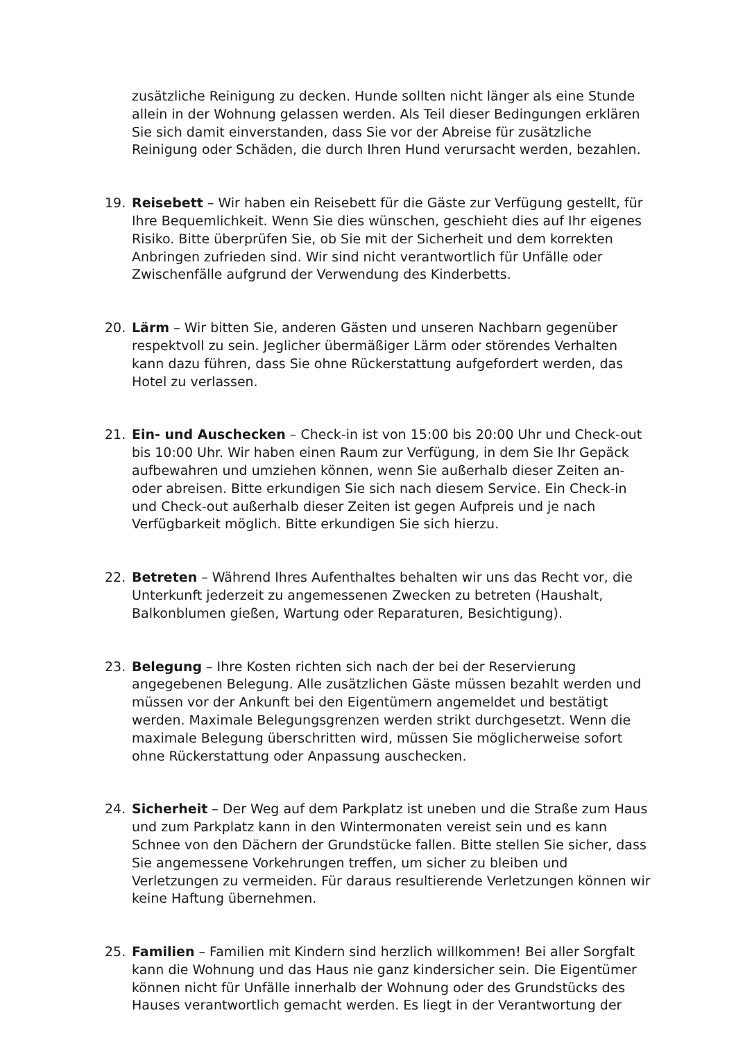zusätzliche Reinigung zu decken. Hunde sollten nicht länger als eine Stunde allein in der Wohnung gelassen werden. Als Teil dieser Bedingungen erklären Sie sich damit einverstanden, dass Sie vor der Abreise für zusätzliche Reinigung oder Schäden, die durch Ihren Hund verursacht werden, bezahlen.
19. Reisebett – Wir haben ein Reisebett für die Gäste zur Verfügung gestellt, für Ihre Bequemlichkeit. Wenn Sie dies wünschen, geschieht dies auf Ihr eigenes Risiko. Bitte überprüfen Sie, ob Sie mit der Sicherheit und dem korrekten Anbringen zufrieden sind. Wir sind nicht verantwortlich für Unfälle oder Zwischenfälle aufgrund der Verwendung des Kinderbetts.
20. Lärm – Wir bitten Sie, anderen Gästen und unseren Nachbarn gegenüber respektvoll zu sein. Jeglicher übermäßiger Lärm oder störendes Verhalten kann dazu führen, dass Sie ohne Rückerstattung aufgefordert werden, das Hotel zu verlassen.
21. Ein- und Auschecken – Check-in ist von 15:00 bis 20:00 Uhr und Check-out bis 10:00 Uhr. Wir haben einen Raum zur Verfügung, in dem Sie Ihr Gepäck aufbewahren und umziehen können, wenn Sie außerhalb dieser Zeiten an- oder abreisen. Bitte erkundigen Sie sich nach diesem Service. Ein Check-in und Check-out außerhalb dieser Zeiten ist gegen Aufpreis und je nach Verfügbarkeit möglich. Bitte erkundigen Sie sich hierzu.
22. Betreten – Während Ihres Aufenthaltes behalten wir uns das Recht vor, die Unterkunft jederzeit zu angemessenen Zwecken zu betreten (Haushalt, Balkonblumen gießen, Wartung oder Reparaturen, Besichtigung).
23. Belegung – Ihre Kosten richten sich nach der bei der Reservierung angegebenen Belegung. Alle zusätzlichen Gäste müssen bezahlt werden und müssen vor der Ankunft bei den Eigentümern angemeldet und bestätigt werden. Maximale Belegungsgrenzen werden strikt durchgesetzt. Wenn die maximale Belegung überschritten wird, müssen Sie möglicherweise sofort ohne Rückerstattung oder Anpassung auschecken.
24. Sicherheit – Der Weg auf dem Parkplatz ist uneben und die Straße zum Haus und zum Parkplatz kann in den Wintermonaten vereist sein und es kann Schnee von den Dächern der Grundstücke fallen. Bitte stellen Sie sicher, dass Sie angemessene Vorkehrungen treffen, um sicher zu bleiben und Verletzungen zu vermeiden. Für daraus resultierende Verletzungen können wir keine Haftung übernehmen.
25. Familien – Familien mit Kindern sind herzlich willkommen! Bei aller Sorgfalt kann die Wohnung und das Haus nie ganz kindersicher sein. Die Eigentümer können nicht für Unfälle innerhalb der Wohnung oder des Grundstücks des Hauses verantwortlich gemacht werden. Es liegt in der Verantwortung der